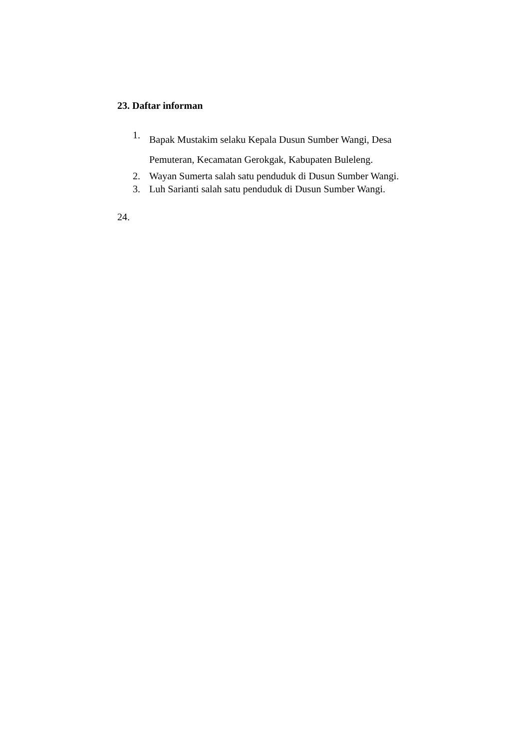23. Daftar informan
1. Bapak Mustakim selaku Kepala Dusun Sumber Wangi, Desa Pemuteran, Kecamatan Gerokgak, Kabupaten Buleleng.
2. Wayan Sumerta salah satu penduduk di Dusun Sumber Wangi.
3. Luh Sarianti salah satu penduduk di Dusun Sumber Wangi.
24.